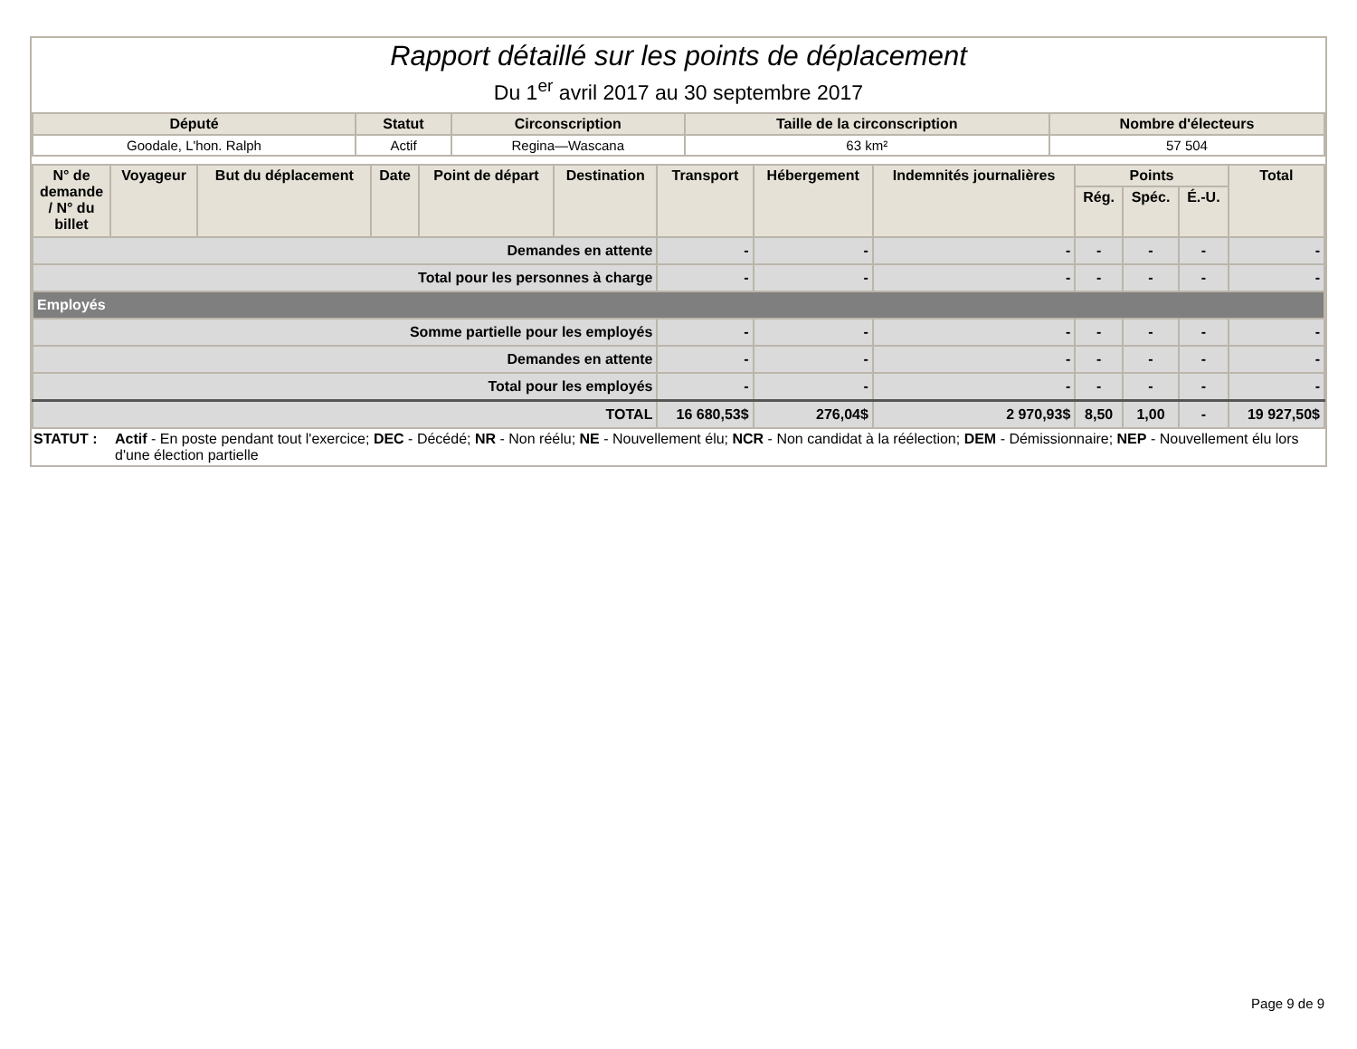Rapport détaillé sur les points de déplacement
Du 1<sup>er</sup> avril 2017 au 30 septembre 2017
| Député | Statut | Circonscription | Taille de la circonscription | Nombre d'électeurs |
| --- | --- | --- | --- | --- |
| Goodale, L'hon. Ralph | Actif | Regina—Wascana | 63 km² | 57 504 |
| N° de demande / N° du billet | Voyageur | But du déplacement | Date | Point de départ | Destination | Transport | Hébergement | Indemnités journalières | Points | | | Total |
| --- | --- | --- | --- | --- | --- | --- | --- | --- | --- | --- | --- | --- |
| | | | | | | | | | Rég. | Spéc. | É.-U. | |
| Demandes en attente | | | | | | - | - | - | - | - | - | - |
| Total pour les personnes à charge | | | | | | - | - | - | - | - | - | - |
| Employés | | | | | | | | | | | | |
| Somme partielle pour les employés | | | | | | - | - | - | - | - | - | - |
| Demandes en attente | | | | | | - | - | - | - | - | - | - |
| Total pour les employés | | | | | | - | - | - | - | - | - | - |
| TOTAL | | | | | | 16 680,53$ | 276,04$ | 2 970,93$ | 8,50 | 1,00 | - | 19 927,50$ |
STATUT : Actif - En poste pendant tout l'exercice; DEC - Décédé; NR - Non réélu; NE - Nouvellement élu; NCR - Non candidat à la réélection; DEM - Démissionnaire; NEP - Nouvellement élu lors d'une élection partielle
Page 9 de 9